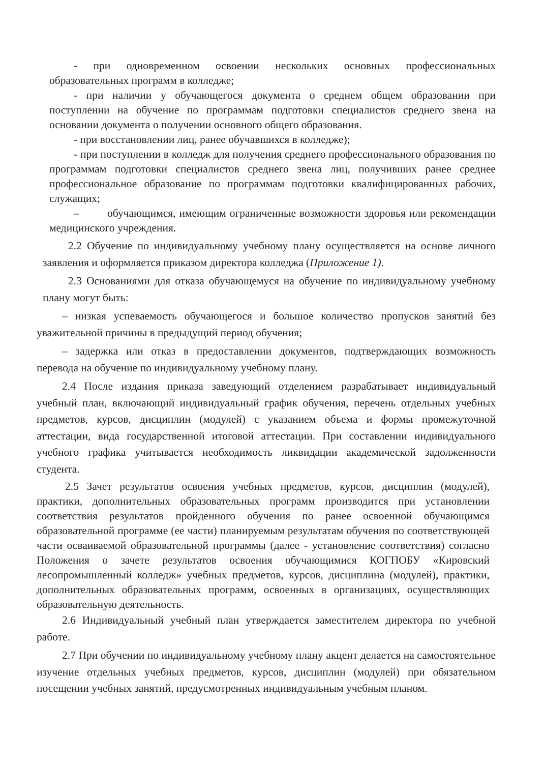- при одновременном освоении нескольких основных профессиональных образовательных программ в колледже;
- при наличии у обучающегося документа о среднем общем образовании при поступлении на обучение по программам подготовки специалистов среднего звена на основании документа о получении основного общего образования.
- при восстановлении лиц, ранее обучавшихся в колледже);
- при поступлении в колледж для получения среднего профессионального образования по программам подготовки специалистов среднего звена лиц, получивших ранее среднее профессиональное образование по программам подготовки квалифицированных рабочих, служащих;
– обучающимся, имеющим ограниченные возможности здоровья или рекомендации медицинского учреждения.
2.2 Обучение по индивидуальному учебному плану осуществляется на основе личного заявления и оформляется приказом директора колледжа (Приложение 1).
2.3 Основаниями для отказа обучающемуся на обучение по индивидуальному учебному плану могут быть:
– низкая успеваемость обучающегося и большое количество пропусков занятий без уважительной причины в предыдущий период обучения;
– задержка или отказ в предоставлении документов, подтверждающих возможность перевода на обучение по индивидуальному учебному плану.
2.4 После издания приказа заведующий отделением разрабатывает индивидуальный учебный план, включающий индивидуальный график обучения, перечень отдельных учебных предметов, курсов, дисциплин (модулей) с указанием объема и формы промежуточной аттестации, вида государственной итоговой аттестации. При составлении индивидуального учебного графика учитывается необходимость ликвидации академической задолженности студента.
2.5 Зачет результатов освоения учебных предметов, курсов, дисциплин (модулей), практики, дополнительных образовательных программ производится при установлении соответствия результатов пройденного обучения по ранее освоенной обучающимся образовательной программе (ее части) планируемым результатам обучения по соответствующей части осваиваемой образовательной программы (далее - установление соответствия) согласно Положения о зачете результатов освоения обучающимися КОГПОБУ «Кировский лесопромышленный колледж» учебных предметов, курсов, дисциплина (модулей), практики, дополнительных образовательных программ, освоенных в организациях, осуществляющих образовательную деятельность.
2.6 Индивидуальный учебный план утверждается заместителем директора по учебной работе.
2.7 При обучении по индивидуальному учебному плану акцент делается на самостоятельное изучение отдельных учебных предметов, курсов, дисциплин (модулей) при обязательном посещении учебных занятий, предусмотренных индивидуальным учебным планом.